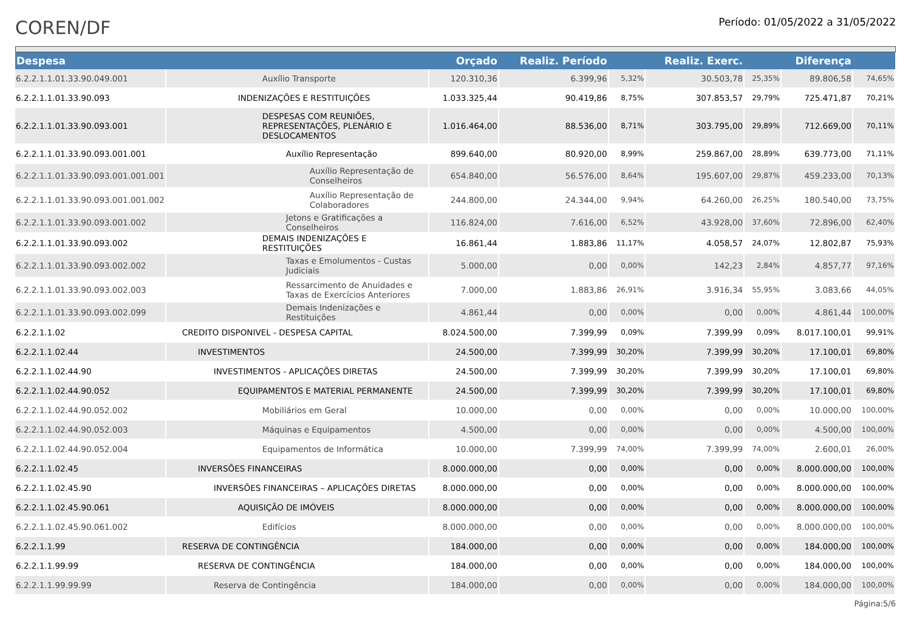COREN/DF
Período: 01/05/2022 a 31/05/2022
| Despesa | | Orçado | Realiz. Período | | Realiz. Exerc. | | Diferença | |
| --- | --- | --- | --- | --- | --- | --- | --- | --- |
| 6.2.2.1.1.01.33.90.049.001 | Auxílio Transporte | 120.310,36 | 6.399,96 | 5,32% | 30.503,78 | 25,35% | 89.806,58 | 74,65% |
| 6.2.2.1.1.01.33.90.093 | INDENIZAÇÕES E RESTITUIÇÕES | 1.033.325,44 | 90.419,86 | 8,75% | 307.853,57 | 29,79% | 725.471,87 | 70,21% |
| 6.2.2.1.1.01.33.90.093.001 | DESPESAS COM REUNIÕES, REPRESENTAÇÕES, PLENÁRIO E DESLOCAMENTOS | 1.016.464,00 | 88.536,00 | 8,71% | 303.795,00 | 29,89% | 712.669,00 | 70,11% |
| 6.2.2.1.1.01.33.90.093.001.001 | Auxílio Representação | 899.640,00 | 80.920,00 | 8,99% | 259.867,00 | 28,89% | 639.773,00 | 71,11% |
| 6.2.2.1.1.01.33.90.093.001.001.001 | Auxílio Representação de Conselheiros | 654.840,00 | 56.576,00 | 8,64% | 195.607,00 | 29,87% | 459.233,00 | 70,13% |
| 6.2.2.1.1.01.33.90.093.001.001.002 | Auxílio Representação de Colaboradores | 244.800,00 | 24.344,00 | 9,94% | 64.260,00 | 26,25% | 180.540,00 | 73,75% |
| 6.2.2.1.1.01.33.90.093.001.002 | Jetons e Gratificações a Conselheiros | 116.824,00 | 7.616,00 | 6,52% | 43.928,00 | 37,60% | 72.896,00 | 62,40% |
| 6.2.2.1.1.01.33.90.093.002 | DEMAIS INDENIZAÇÕES E RESTITUIÇÕES | 16.861,44 | 1.883,86 | 11,17% | 4.058,57 | 24,07% | 12.802,87 | 75,93% |
| 6.2.2.1.1.01.33.90.093.002.002 | Taxas e Emolumentos - Custas Judiciais | 5.000,00 | 0,00 | 0,00% | 142,23 | 2,84% | 4.857,77 | 97,16% |
| 6.2.2.1.1.01.33.90.093.002.003 | Ressarcimento de Anuidades e Taxas de Exercícios Anteriores | 7.000,00 | 1.883,86 | 26,91% | 3.916,34 | 55,95% | 3.083,66 | 44,05% |
| 6.2.2.1.1.01.33.90.093.002.099 | Demais Indenizações e Restituições | 4.861,44 | 0,00 | 0,00% | 0,00 | 0,00% | 4.861,44 | 100,00% |
| 6.2.2.1.1.02 | CREDITO DISPONIVEL - DESPESA CAPITAL | 8.024.500,00 | 7.399,99 | 0,09% | 7.399,99 | 0,09% | 8.017.100,01 | 99,91% |
| 6.2.2.1.1.02.44 | INVESTIMENTOS | 24.500,00 | 7.399,99 | 30,20% | 7.399,99 | 30,20% | 17.100,01 | 69,80% |
| 6.2.2.1.1.02.44.90 | INVESTIMENTOS - APLICAÇÕES DIRETAS | 24.500,00 | 7.399,99 | 30,20% | 7.399,99 | 30,20% | 17.100,01 | 69,80% |
| 6.2.2.1.1.02.44.90.052 | EQUIPAMENTOS E MATERIAL PERMANENTE | 24.500,00 | 7.399,99 | 30,20% | 7.399,99 | 30,20% | 17.100,01 | 69,80% |
| 6.2.2.1.1.02.44.90.052.002 | Mobiliários em Geral | 10.000,00 | 0,00 | 0,00% | 0,00 | 0,00% | 10.000,00 | 100,00% |
| 6.2.2.1.1.02.44.90.052.003 | Máquinas e Equipamentos | 4.500,00 | 0,00 | 0,00% | 0,00 | 0,00% | 4.500,00 | 100,00% |
| 6.2.2.1.1.02.44.90.052.004 | Equipamentos de Informática | 10.000,00 | 7.399,99 | 74,00% | 7.399,99 | 74,00% | 2.600,01 | 26,00% |
| 6.2.2.1.1.02.45 | INVERSÕES FINANCEIRAS | 8.000.000,00 | 0,00 | 0,00% | 0,00 | 0,00% | 8.000.000,00 | 100,00% |
| 6.2.2.1.1.02.45.90 | INVERSÕES FINANCEIRAS – APLICAÇÕES DIRETAS | 8.000.000,00 | 0,00 | 0,00% | 0,00 | 0,00% | 8.000.000,00 | 100,00% |
| 6.2.2.1.1.02.45.90.061 | AQUISIÇÃO DE IMÓVEIS | 8.000.000,00 | 0,00 | 0,00% | 0,00 | 0,00% | 8.000.000,00 | 100,00% |
| 6.2.2.1.1.02.45.90.061.002 | Edifícios | 8.000.000,00 | 0,00 | 0,00% | 0,00 | 0,00% | 8.000.000,00 | 100,00% |
| 6.2.2.1.1.99 | RESERVA DE CONTINGÊNCIA | 184.000,00 | 0,00 | 0,00% | 0,00 | 0,00% | 184.000,00 | 100,00% |
| 6.2.2.1.1.99.99 | RESERVA DE CONTINGÊNCIA | 184.000,00 | 0,00 | 0,00% | 0,00 | 0,00% | 184.000,00 | 100,00% |
| 6.2.2.1.1.99.99.99 | Reserva de Contingência | 184.000,00 | 0,00 | 0,00% | 0,00 | 0,00% | 184.000,00 | 100,00% |
Página:5/6